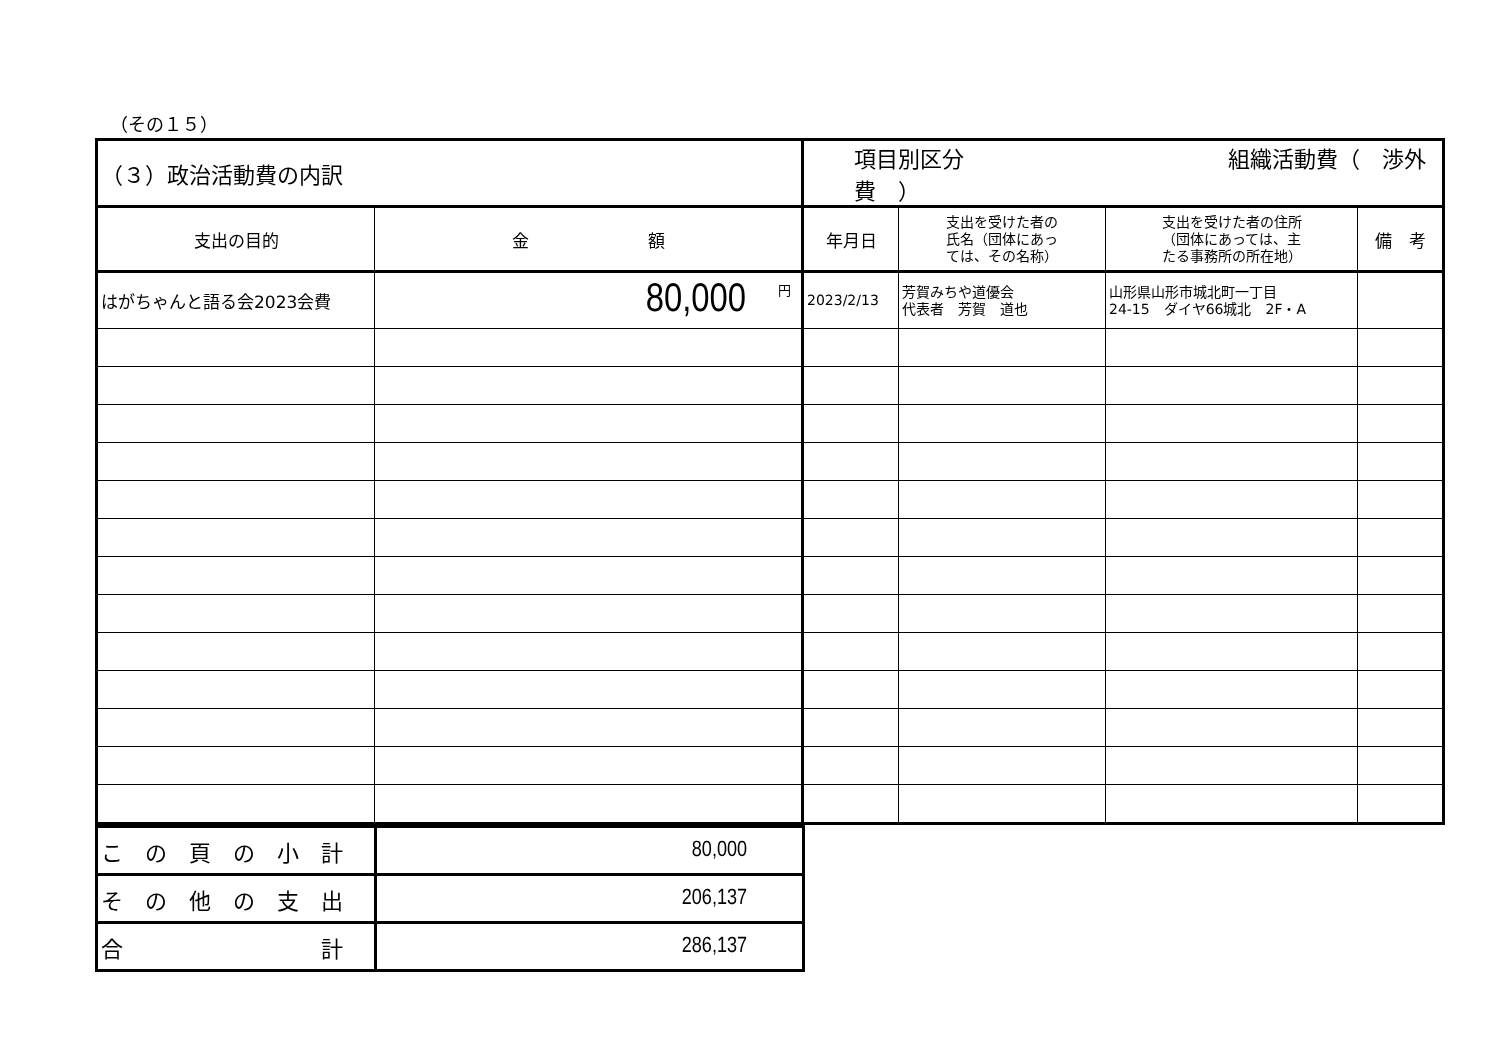（その１５）
| （３）政治活動費の内訳 | | 項目別区分 組織活動費（ 渉外費 ） | | | |
| 支出の目的 | 金 額 | 年月日 | 支出を受けた者の 氏名（団体にあっ ては、その名称） | 支出を受けた者の住所 （団体にあっては、主 たる事務所の所在地） | 備 考 |
| はがちゃんと語る会2023会費 | <sup>円</sup>80,000 | 2023/2/13 | 芳賀みちや道優会 代表者 芳賀 道也 | 山形県山形市城北町一丁目 24-15 ダイヤ66城北 2F・A | |
| こ の 頁 の 小 計 | 80,000 |
| そ の 他 の 支 出 | 206,137 |
| 合 計 | 286,137 |